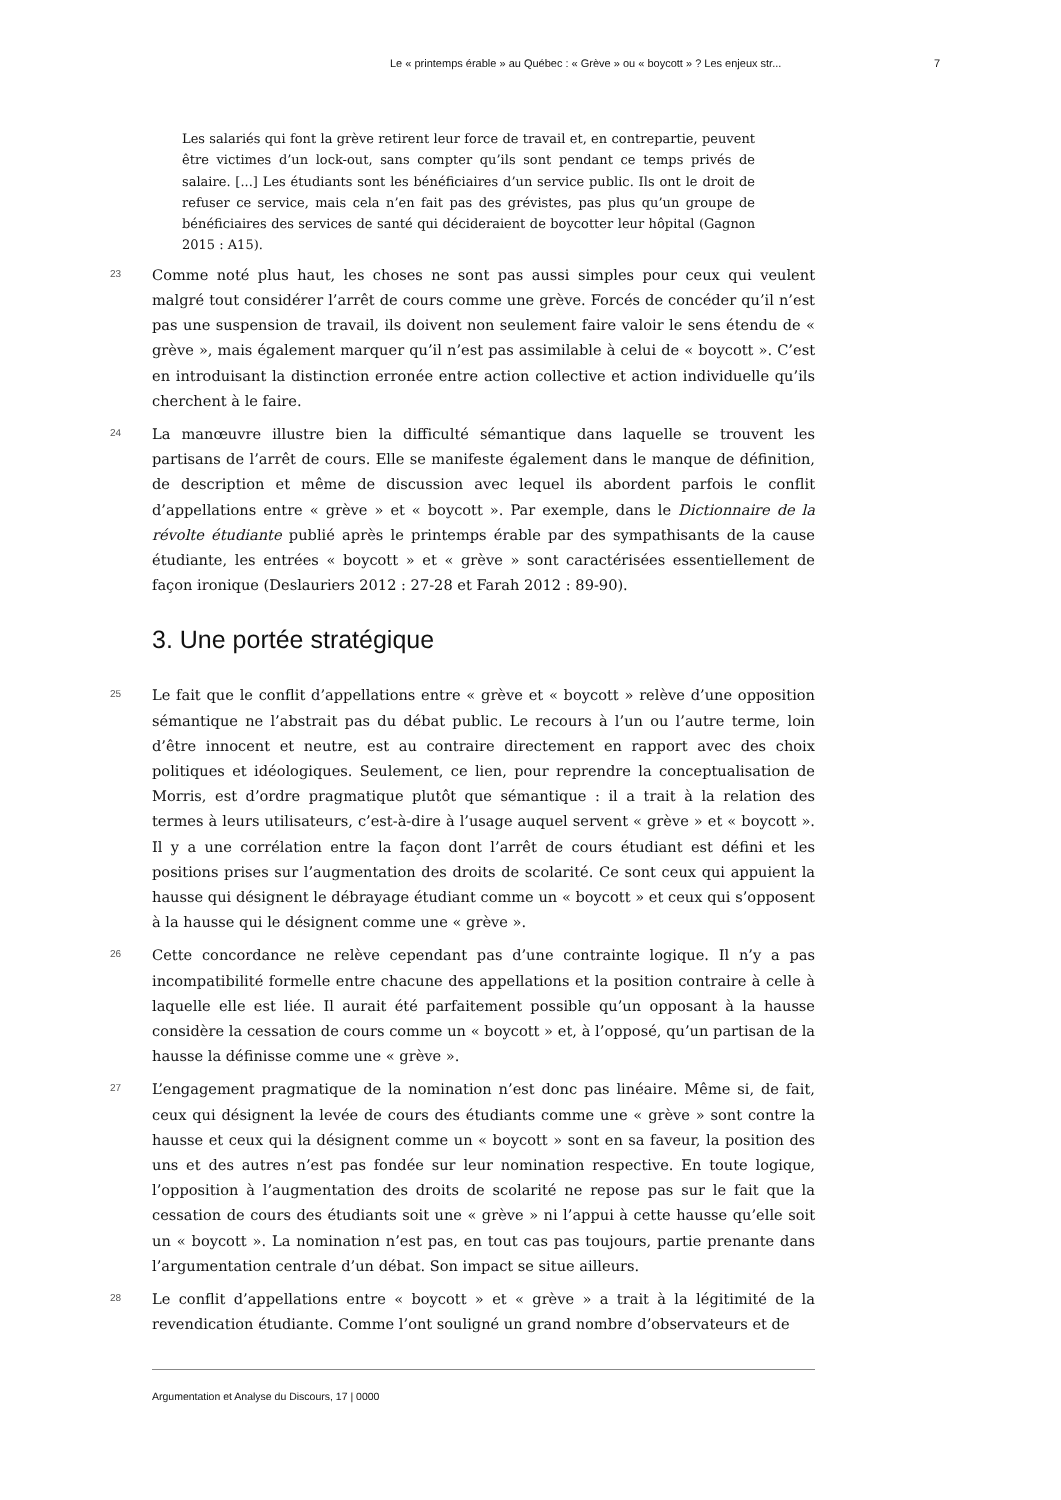Le « printemps érable » au Québec : « Grève » ou « boycott » ? Les enjeux str... 7
Les salariés qui font la grève retirent leur force de travail et, en contrepartie, peuvent être victimes d’un lock-out, sans compter qu’ils sont pendant ce temps privés de salaire. [...] Les étudiants sont les bénéficiaires d’un service public. Ils ont le droit de refuser ce service, mais cela n’en fait pas des grévistes, pas plus qu’un groupe de bénéficiaires des services de santé qui décideraient de boycotter leur hôpital (Gagnon 2015 : A15).
23
Comme noté plus haut, les choses ne sont pas aussi simples pour ceux qui veulent malgré tout considérer l’arrêt de cours comme une grève. Forcés de concéder qu’il n’est pas une suspension de travail, ils doivent non seulement faire valoir le sens étendu de « grève », mais également marquer qu’il n’est pas assimilable à celui de « boycott ». C’est en introduisant la distinction erronée entre action collective et action individuelle qu’ils cherchent à le faire.
24
La manœuvre illustre bien la difficulté sémantique dans laquelle se trouvent les partisans de l’arrêt de cours. Elle se manifeste également dans le manque de définition, de description et même de discussion avec lequel ils abordent parfois le conflit d’appellations entre « grève » et « boycott ». Par exemple, dans le Dictionnaire de la révolte étudiante publié après le printemps érable par des sympathisants de la cause étudiante, les entrées « boycott » et « grève » sont caractérisées essentiellement de façon ironique (Deslauriers 2012 : 27-28 et Farah 2012 : 89-90).
3. Une portée stratégique
25
Le fait que le conflit d’appellations entre « grève et « boycott » relève d’une opposition sémantique ne l’abstrait pas du débat public. Le recours à l’un ou l’autre terme, loin d’être innocent et neutre, est au contraire directement en rapport avec des choix politiques et idéologiques. Seulement, ce lien, pour reprendre la conceptualisation de Morris, est d’ordre pragmatique plutôt que sémantique : il a trait à la relation des termes à leurs utilisateurs, c’est-à-dire à l’usage auquel servent « grève » et « boycott ». Il y a une corrélation entre la façon dont l’arrêt de cours étudiant est défini et les positions prises sur l’augmentation des droits de scolarité. Ce sont ceux qui appuient la hausse qui désignent le débrayage étudiant comme un « boycott » et ceux qui s’opposent à la hausse qui le désignent comme une « grève ».
26
Cette concordance ne relève cependant pas d’une contrainte logique. Il n’y a pas incompatibilité formelle entre chacune des appellations et la position contraire à celle à laquelle elle est liée. Il aurait été parfaitement possible qu’un opposant à la hausse considère la cessation de cours comme un « boycott » et, à l’opposé, qu’un partisan de la hausse la définisse comme une « grève ».
27
L’engagement pragmatique de la nomination n’est donc pas linéaire. Même si, de fait, ceux qui désignent la levée de cours des étudiants comme une « grève » sont contre la hausse et ceux qui la désignent comme un « boycott » sont en sa faveur, la position des uns et des autres n’est pas fondée sur leur nomination respective. En toute logique, l’opposition à l’augmentation des droits de scolarité ne repose pas sur le fait que la cessation de cours des étudiants soit une « grève » ni l’appui à cette hausse qu’elle soit un « boycott ». La nomination n’est pas, en tout cas pas toujours, partie prenante dans l’argumentation centrale d’un débat. Son impact se situe ailleurs.
28
Le conflit d’appellations entre « boycott » et « grève » a trait à la légitimité de la revendication étudiante. Comme l’ont souligné un grand nombre d’observateurs et de
Argumentation et Analyse du Discours, 17 | 0000